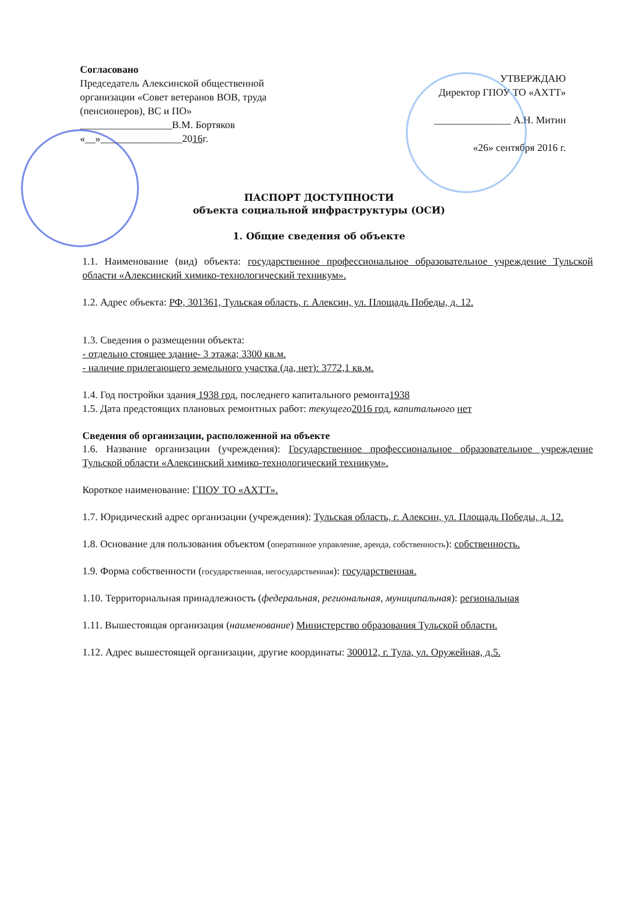Согласовано
Председатель Алексинской общественной организации «Совет ветеранов ВОВ, труда (пенсионеров), ВС и ПО»
__________________В.М. Бортяков
«__»________________2016г.
УТВЕРЖДАЮ
Директор ГПОУ ТО «АХТТ»
_______________ А.Н. Митин
«26» сентября 2016 г.
ПАСПОРТ ДОСТУПНОСТИ
объекта социальной инфраструктуры (ОСИ)
1. Общие сведения об объекте
1.1. Наименование (вид) объекта: государственное профессиональное образовательное учреждение Тульской области «Алексинский химико-технологический техникум».
1.2. Адрес объекта: РФ, 301361, Тульская область, г. Алексин, ул. Площадь Победы, д. 12.
1.3. Сведения о размещении объекта:
- отдельно стоящее здание- 3 этажа; 3300 кв.м.
- наличие прилегающего земельного участка (да, нет): 3772,1 кв.м.
1.4. Год постройки здания 1938 год, последнего капитального ремонта1938
1.5. Дата предстоящих плановых ремонтных работ: текущего 2016 год, капитального нет
Сведения об организации, расположенной на объекте
1.6. Название организации (учреждения): Государственное профессиональное образовательное учреждение Тульской области «Алексинский химико-технологический техникум».
Короткое наименование: ГПОУ ТО «АХТТ».
1.7. Юридический адрес организации (учреждения): Тульская область, г. Алексин, ул. Площадь Победы, д. 12.
1.8. Основание для пользования объектом (оперативное управление, аренда, собственность): собственность.
1.9. Форма собственности (государственная, негосударственная): государственная.
1.10. Территориальная принадлежность (федеральная, региональная, муниципальная): региональная
1.11. Вышестоящая организация (наименование) Министерство образования Тульской области.
1.12. Адрес вышестоящей организации, другие координаты: 300012, г. Тула, ул. Оружейная, д.5.